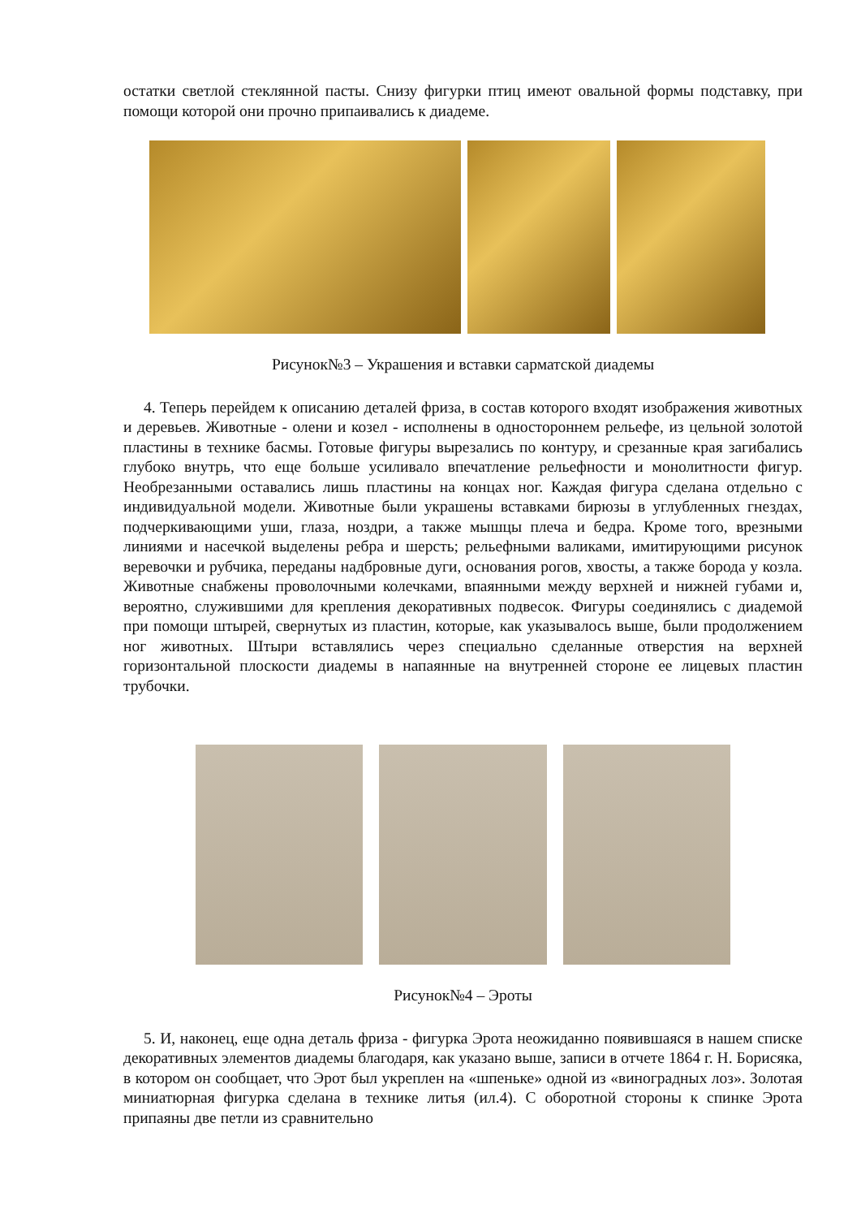остатки светлой стеклянной пасты. Снизу фигурки птиц имеют овальной формы подставку, при помощи которой они прочно припаивались к диадеме.
Рисунок№3 – Украшения и вставки сарматской диадемы
4. Теперь перейдем к описанию деталей фриза, в состав которого входят изображения животных и деревьев. Животные - олени и козел - исполнены в одностороннем рельефе, из цельной золотой пластины в технике басмы. Готовые фигуры вырезались по контуру, и срезанные края загибались глубоко внутрь, что еще больше усиливало впечатление рельефности и монолитности фигур. Необрезанными оставались лишь пластины на концах ног. Каждая фигура сделана отдельно с индивидуальной модели. Животные были украшены вставками бирюзы в углубленных гнездах, подчеркивающими уши, глаза, ноздри, а также мышцы плеча и бедра. Кроме того, врезными линиями и насечкой выделены ребра и шерсть; рельефными валиками, имитирующими рисунок веревочки и рубчика, переданы надбровные дуги, основания рогов, хвосты, а также борода у козла. Животные снабжены проволочными колечками, впаянными между верхней и нижней губами и, вероятно, служившими для крепления декоративных подвесок. Фигуры соединялись с диадемой при помощи штырей, свернутых из пластин, которые, как указывалось выше, были продолжением ног животных. Штыри вставлялись через специально сделанные отверстия на верхней горизонтальной плоскости диадемы в напаянные на внутренней стороне ее лицевых пластин трубочки.
Рисунок№4 – Эроты
5. И, наконец, еще одна деталь фриза - фигурка Эрота неожиданно появившаяся в нашем списке декоративных элементов диадемы благодаря, как указано выше, записи в отчете 1864 г. Н. Борисяка, в котором он сообщает, что Эрот был укреплен на «шпеньке» одной из «виноградных лоз». Золотая миниатюрная фигурка сделана в технике литья (ил.4). С оборотной стороны к спинке Эрота припаяны две петли из сравнительно